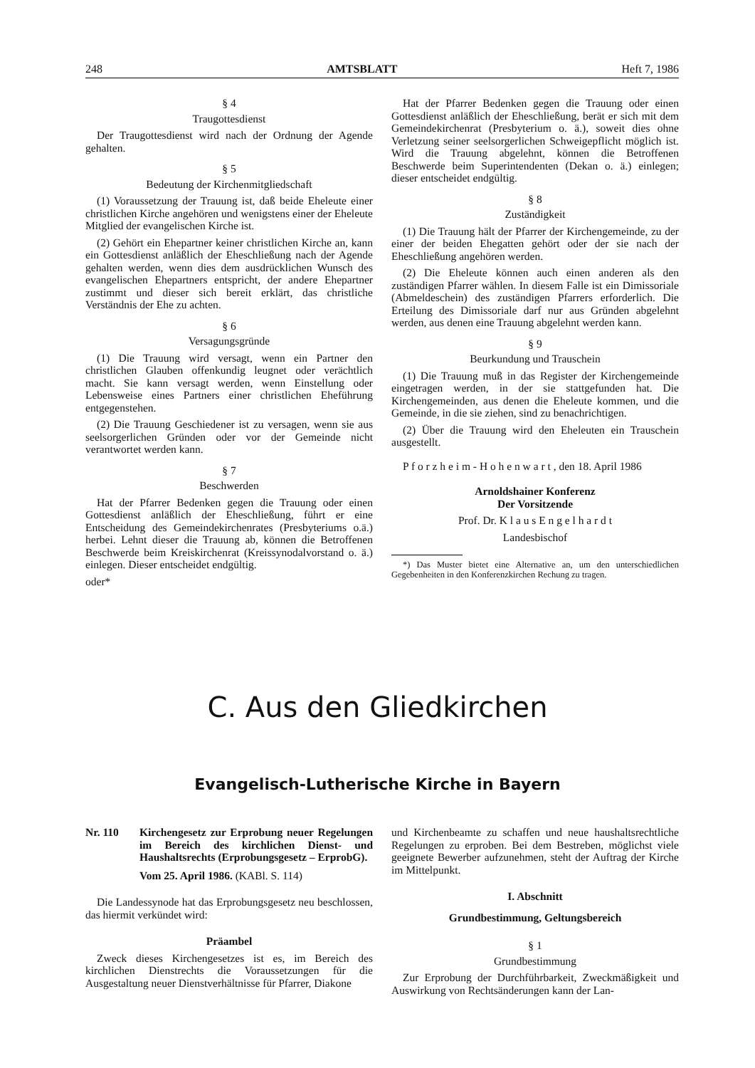248 AMTSBLATT Heft 7, 1986
§ 4
Traugottesdienst
Der Traugottesdienst wird nach der Ordnung der Agende gehalten.
§ 5
Bedeutung der Kirchenmitgliedschaft
(1) Voraussetzung der Trauung ist, daß beide Eheleute einer christlichen Kirche angehören und wenigstens einer der Eheleute Mitglied der evangelischen Kirche ist.
(2) Gehört ein Ehepartner keiner christlichen Kirche an, kann ein Gottesdienst anläßlich der Eheschließung nach der Agende gehalten werden, wenn dies dem ausdrücklichen Wunsch des evangelischen Ehepartners entspricht, der andere Ehepartner zustimmt und dieser sich bereit erklärt, das christliche Verständnis der Ehe zu achten.
§ 6
Versagungsgründe
(1) Die Trauung wird versagt, wenn ein Partner den christlichen Glauben offenkundig leugnet oder verächtlich macht. Sie kann versagt werden, wenn Einstellung oder Lebensweise eines Partners einer christlichen Eheführung entgegenstehen.
(2) Die Trauung Geschiedener ist zu versagen, wenn sie aus seelsorgerlichen Gründen oder vor der Gemeinde nicht verantwortet werden kann.
§ 7
Beschwerden
Hat der Pfarrer Bedenken gegen die Trauung oder einen Gottesdienst anläßlich der Eheschließung, führt er eine Entscheidung des Gemeindekirchenrates (Presbyteriums o.ä.) herbei. Lehnt dieser die Trauung ab, können die Betroffenen Beschwerde beim Kreiskirchenrat (Kreissynodalvorstand o. ä.) einlegen. Dieser entscheidet endgültig.
oder*
Hat der Pfarrer Bedenken gegen die Trauung oder einen Gottesdienst anläßlich der Eheschließung, berät er sich mit dem Gemeindekirchenrat (Presbyterium o. ä.), soweit dies ohne Verletzung seiner seelsorgerlichen Schweigepflicht möglich ist. Wird die Trauung abgelehnt, können die Betroffenen Beschwerde beim Superintendenten (Dekan o. ä.) einlegen; dieser entscheidet endgültig.
§ 8
Zuständigkeit
(1) Die Trauung hält der Pfarrer der Kirchengemeinde, zu der einer der beiden Ehegatten gehört oder der sie nach der Eheschließung angehören werden.
(2) Die Eheleute können auch einen anderen als den zuständigen Pfarrer wählen. In diesem Falle ist ein Dimissoriale (Abmeldeschein) des zuständigen Pfarrers erforderlich. Die Erteilung des Dimissoriale darf nur aus Gründen abgelehnt werden, aus denen eine Trauung abgelehnt werden kann.
§ 9
Beurkundung und Trauschein
(1) Die Trauung muß in das Register der Kirchengemeinde eingetragen werden, in der sie stattgefunden hat. Die Kirchengemeinden, aus denen die Eheleute kommen, und die Gemeinde, in die sie ziehen, sind zu benachrichtigen.
(2) Über die Trauung wird den Eheleuten ein Trauschein ausgestellt.
P f o r z h e i m - H o h e n w a r t , den 18. April 1986
Arnoldshainer Konferenz
Der Vorsitzende
Prof. Dr. K l a u s E n g e l h a r d t
Landesbischof
*) Das Muster bietet eine Alternative an, um den unterschiedlichen Gegebenheiten in den Konferenzkirchen Rechung zu tragen.
C. Aus den Gliedkirchen
Evangelisch-Lutherische Kirche in Bayern
Nr. 110 Kirchengesetz zur Erprobung neuer Regelungen im Bereich des kirchlichen Dienst- und Haushaltsrechts (Erprobungsgesetz – ErprobG).
Vom 25. April 1986. (KABl. S. 114)
Die Landessynode hat das Erprobungsgesetz neu beschlossen, das hiermit verkündet wird:
Präambel
Zweck dieses Kirchengesetzes ist es, im Bereich des kirchlichen Dienstrechts die Voraussetzungen für die Ausgestaltung neuer Dienstverhältnisse für Pfarrer, Diakone
und Kirchenbeamte zu schaffen und neue haushaltsrechtliche Regelungen zu erproben. Bei dem Bestreben, möglichst viele geeignete Bewerber aufzunehmen, steht der Auftrag der Kirche im Mittelpunkt.
I. Abschnitt
Grundbestimmung, Geltungsbereich
§ 1
Grundbestimmung
Zur Erprobung der Durchführbarkeit, Zweckmäßigkeit und Auswirkung von Rechtsänderungen kann der Lan-